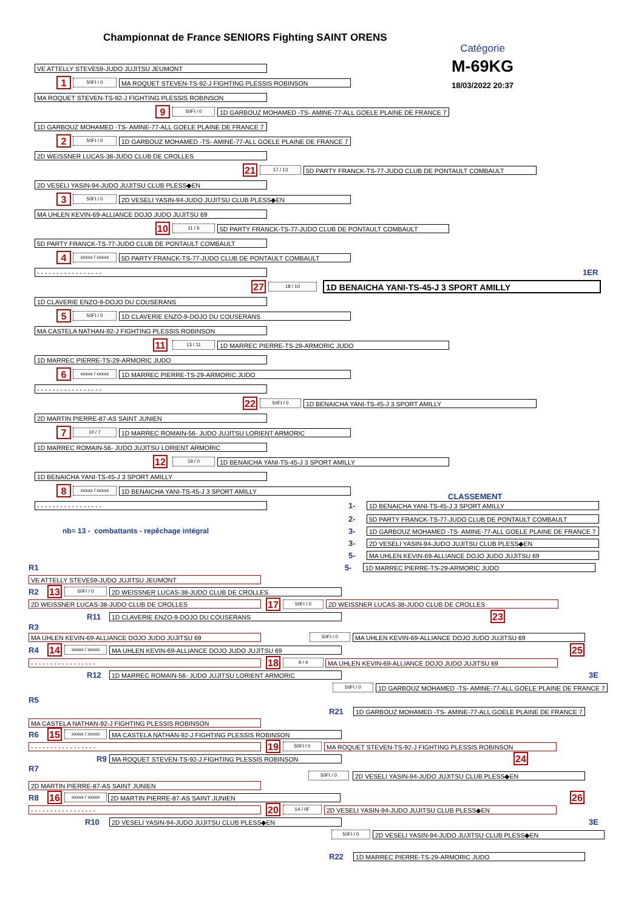Championnat de France SENIORS Fighting SAINT ORENS
Catégorie
M-69KG
18/03/2022 20:37
VE ATTELLY STEVE59-JUDO JUJITSU JEUMONT
1
50FI / 0
MA ROQUET STEVEN-TS-92-J FIGHTING PLESSIS ROBINSON
MA ROQUET STEVEN-TS-92-J FIGHTING PLESSIS ROBINSON
9
50FI / 0
1D GARBOUZ MOHAMED -TS- AMINE-77-ALL GOELE PLAINE DE FRANCE 7
1D GARBOUZ MOHAMED -TS- AMINE-77-ALL GOELE PLAINE DE FRANCE 7
2
50FI / 0
1D GARBOUZ MOHAMED -TS- AMINE-77-ALL GOELE PLAINE DE FRANCE 7
2D WEISSNER LUCAS-38-JUDO CLUB DE CROLLES
21
17 / 13
5D PARTY FRANCK-TS-77-JUDO CLUB DE PONTAULT COMBAULT
2D VESELI YASIN-94-JUDO JUJITSU CLUB PLESS◆EN
3
50FI / 0
2D VESELI YASIN-94-JUDO JUJITSU CLUB PLESS◆EN
MA UHLEN KEVIN-69-ALLIANCE DOJO JUDO JUJITSU 69
10
11 / 6
5D PARTY FRANCK-TS-77-JUDO CLUB DE PONTAULT COMBAULT
5D PARTY FRANCK-TS-77-JUDO CLUB DE PONTAULT COMBAULT
4
xxxxx / xxxxx
5D PARTY FRANCK-TS-77-JUDO CLUB DE PONTAULT COMBAULT
- - - - - - - - - - - - - - - - -
1ER
27
18 / 10
1D BENAICHA YANI-TS-45-J 3 SPORT AMILLY
1D CLAVERIE ENZO-9-DOJO DU COUSERANS
5
50FI / 0
1D CLAVERIE ENZO-9-DOJO DU COUSERANS
MA CASTELA NATHAN-92-J FIGHTING PLESSIS ROBINSON
11
13 / 11
1D MARREC PIERRE-TS-29-ARMORIC JUDO
1D MARREC PIERRE-TS-29-ARMORIC JUDO
6
xxxxx / xxxxx
1D MARREC PIERRE-TS-29-ARMORIC JUDO
- - - - - - - - - - - - - - - - -
22
50FI / 0
1D BENAICHA YANI-TS-45-J 3 SPORT AMILLY
2D MARTIN PIERRE-87-AS SAINT JUNIEN
7
10 / 7
1D MARREC ROMAIN-56- JUDO JUJITSU LORIENT ARMORIC
1D MARREC ROMAIN-56- JUDO JUJITSU LORIENT ARMORIC
12
19 / 0
1D BENAICHA YANI-TS-45-J 3 SPORT AMILLY
1D BENAICHA YANI-TS-45-J 3 SPORT AMILLY
8
xxxxx / xxxxx
1D BENAICHA YANI-TS-45-J 3 SPORT AMILLY
CLASSEMENT
- - - - - - - - - - - - - - - - -
1-
1D BENAICHA YANI-TS-45-J 3 SPORT AMILLY
2-
5D PARTY FRANCK-TS-77-JUDO CLUB DE PONTAULT COMBAULT
nb= 13 - combattants - repêchage intégral 3-
1D GARBOUZ MOHAMED -TS- AMINE-77-ALL GOELE PLAINE DE FRANCE 7
3-
2D VESELI YASIN-94-JUDO JUJITSU CLUB PLESS◆EN
5-
MA UHLEN KEVIN-69-ALLIANCE DOJO JUDO JUJITSU 69
R1 5-
1D MARREC PIERRE-TS-29-ARMORIC JUDO
VE ATTELLY STEVE59-JUDO JUJITSU JEUMONT
R2
13
50FI / 0
2D WEISSNER LUCAS-38-JUDO CLUB DE CROLLES
2D WEISSNER LUCAS-38-JUDO CLUB DE CROLLES
17
50FI / 0
2D WEISSNER LUCAS-38-JUDO CLUB DE CROLLES
R11
1D CLAVERIE ENZO-9-DOJO DU COUSERANS
23
R3
MA UHLEN KEVIN-69-ALLIANCE DOJO JUDO JUJITSU 69
50FI / 0
MA UHLEN KEVIN-69-ALLIANCE DOJO JUDO JUJITSU 69
R4
14
xxxxx / xxxxx
MA UHLEN KEVIN-69-ALLIANCE DOJO JUDO JUJITSU 69
25
- - - - - - - - - - - - - - - - -
18
9 / 4
MA UHLEN KEVIN-69-ALLIANCE DOJO JUDO JUJITSU 69
R12
1D MARREC ROMAIN-56- JUDO JUJITSU LORIENT ARMORIC
3E
50FI / 0
1D GARBOUZ MOHAMED -TS- AMINE-77-ALL GOELE PLAINE DE FRANCE 7
R5
R21
1D GARBOUZ MOHAMED -TS- AMINE-77-ALL GOELE PLAINE DE FRANCE 7
MA CASTELA NATHAN-92-J FIGHTING PLESSIS ROBINSON
R6
15
xxxxx / xxxxx
MA CASTELA NATHAN-92-J FIGHTING PLESSIS ROBINSON
- - - - - - - - - - - - - - - - -
19
50FI / 0
MA ROQUET STEVEN-TS-92-J FIGHTING PLESSIS ROBINSON
R9
MA ROQUET STEVEN-TS-92-J FIGHTING PLESSIS ROBINSON
24
R7
50FI / 0
2D VESELI YASIN-94-JUDO JUJITSU CLUB PLESS◆EN
2D MARTIN PIERRE-87-AS SAINT JUNIEN
R8
16
xxxxx / xxxxx
2D MARTIN PIERRE-87-AS SAINT JUNIEN
26
- - - - - - - - - - - - - - - - -
20
14 / 0F
2D VESELI YASIN-94-JUDO JUJITSU CLUB PLESS◆EN
R10
2D VESELI YASIN-94-JUDO JUJITSU CLUB PLESS◆EN
3E
50FI / 0
2D VESELI YASIN-94-JUDO JUJITSU CLUB PLESS◆EN
R22
1D MARREC PIERRE-TS-29-ARMORIC JUDO